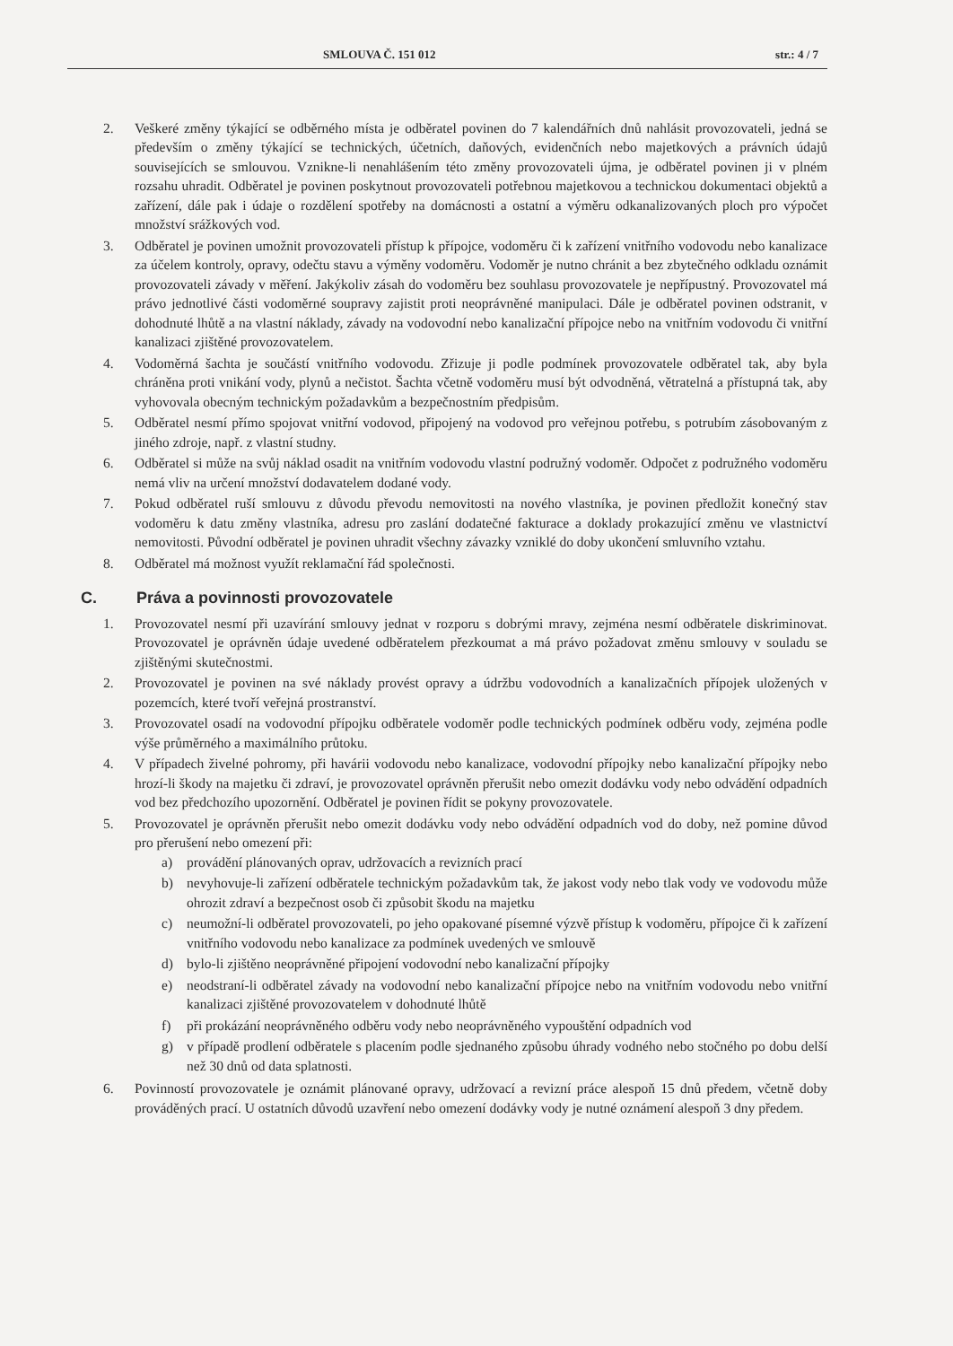SMLOUVA Č. 151 012 str.: 4 / 7
2. Veškeré změny týkající se odběrného místa je odběratel povinen do 7 kalendářních dnů nahlásit provozovateli, jedná se především o změny týkající se technických, účetních, daňových, evidenčních nebo majetkových a právních údajů souvisejících se smlouvou. Vznikne-li nenahlášením této změny provozovateli újma, je odběratel povinen ji v plném rozsahu uhradit. Odběratel je povinen poskytnout provozovateli potřebnou majetkovou a technickou dokumentaci objektů a zařízení, dále pak i údaje o rozdělení spotřeby na domácnosti a ostatní a výměru odkanalizovaných ploch pro výpočet množství srážkových vod.
3. Odběratel je povinen umožnit provozovateli přístup k přípojce, vodoměru či k zařízení vnitřního vodovodu nebo kanalizace za účelem kontroly, opravy, odečtu stavu a výměny vodoměru. Vodoměr je nutno chránit a bez zbytečného odkladu oznámit provozovateli závady v měření. Jakýkoliv zásah do vodoměru bez souhlasu provozovatele je nepřípustný. Provozovatel má právo jednotlivé části vodoměrné soupravy zajistit proti neoprávněné manipulaci. Dále je odběratel povinen odstranit, v dohodnuté lhůtě a na vlastní náklady, závady na vodovodní nebo kanalizační přípojce nebo na vnitřním vodovodu či vnitřní kanalizaci zjištěné provozovatelem.
4. Vodoměrná šachta je součástí vnitřního vodovodu. Zřizuje ji podle podmínek provozovatele odběratel tak, aby byla chráněna proti vnikání vody, plynů a nečistot. Šachta včetně vodoměru musí být odvodněná, větratelná a přístupná tak, aby vyhovovala obecným technickým požadavkům a bezpečnostním předpisům.
5. Odběratel nesmí přímo spojovat vnitřní vodovod, připojený na vodovod pro veřejnou potřebu, s potrubím zásobovaným z jiného zdroje, např. z vlastní studny.
6. Odběratel si může na svůj náklad osadit na vnitřním vodovodu vlastní podružný vodoměr. Odpočet z podružného vodoměru nemá vliv na určení množství dodavatelem dodané vody.
7. Pokud odběratel ruší smlouvu z důvodu převodu nemovitosti na nového vlastníka, je povinen předložit konečný stav vodoměru k datu změny vlastníka, adresu pro zaslání dodatečné fakturace a doklady prokazující změnu ve vlastnictví nemovitosti. Původní odběratel je povinen uhradit všechny závazky vzniklé do doby ukončení smluvního vztahu.
8. Odběratel má možnost využít reklamační řád společnosti.
C. Práva a povinnosti provozovatele
1. Provozovatel nesmí při uzavírání smlouvy jednat v rozporu s dobrými mravy, zejména nesmí odběratele diskriminovat. Provozovatel je oprávněn údaje uvedené odběratelem přezkoumat a má právo požadovat změnu smlouvy v souladu se zjištěnými skutečnostmi.
2. Provozovatel je povinen na své náklady provést opravy a údržbu vodovodních a kanalizačních přípojek uložených v pozemcích, které tvoří veřejná prostranství.
3. Provozovatel osadí na vodovodní přípojku odběratele vodoměr podle technických podmínek odběru vody, zejména podle výše průměrného a maximálního průtoku.
4. V případech živelné pohromy, při havárii vodovodu nebo kanalizace, vodovodní přípojky nebo kanalizační přípojky nebo hrozí-li škody na majetku či zdraví, je provozovatel oprávněn přerušit nebo omezit dodávku vody nebo odvádění odpadních vod bez předchozího upozornění. Odběratel je povinen řídit se pokyny provozovatele.
5. Provozovatel je oprávněn přerušit nebo omezit dodávku vody nebo odvádění odpadních vod do doby, než pomine důvod pro přerušení nebo omezení při:
a) provádění plánovaných oprav, udržovacích a revizních prací
b) nevyhovuje-li zařízení odběratele technickým požadavkům tak, že jakost vody nebo tlak vody ve vodovodu může ohrozit zdraví a bezpečnost osob či způsobit škodu na majetku
c) neumožní-li odběratel provozovateli, po jeho opakované písemné výzvě přístup k vodoměru, přípojce či k zařízení vnitřního vodovodu nebo kanalizace za podmínek uvedených ve smlouvě
d) bylo-li zjištěno neoprávněné připojení vodovodní nebo kanalizační přípojky
e) neodstraní-li odběratel závady na vodovodní nebo kanalizační přípojce nebo na vnitřním vodovodu nebo vnitřní kanalizaci zjištěné provozovatelem v dohodnuté lhůtě
f) při prokázání neoprávněného odběru vody nebo neoprávněného vypouštění odpadních vod
g) v případě prodlení odběratele s placením podle sjednaného způsobu úhrady vodného nebo stočného po dobu delší než 30 dnů od data splatnosti.
6. Povinností provozovatele je oznámit plánované opravy, udržovací a revizní práce alespoň 15 dnů předem, včetně doby prováděných prací. U ostatních důvodů uzavření nebo omezení dodávky vody je nutné oznámení alespoň 3 dny předem.